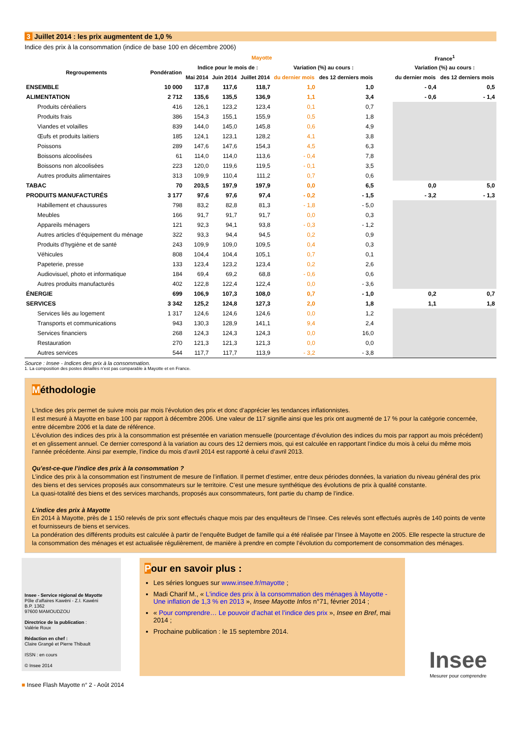3 Juillet 2014 : les prix augmentent de 1,0 %
Indice des prix à la consommation (indice de base 100 en décembre 2006)
| | Mayotte | | | | | | | France<sup>1</sup> | |
| --- | --- | --- | --- | --- | --- | --- | --- | --- | --- |
| Regroupements | Pondération | Indice pour le mois de : | | | Variation (%) au cours : | | | Variation (%) au cours : | |
| | | Mai 2014 | Juin 2014 | Juillet 2014 | du dernier mois | des 12 derniers mois | | du dernier mois | des 12 derniers mois |
| ENSEMBLE | 10 000 | 117,8 | 117,6 | 118,7 | 1,0 | 1,0 | | - 0,4 | 0,5 |
| ALIMENTATION | 2 712 | 135,6 | 135,5 | 136,9 | 1,1 | 3,4 | | - 0,6 | - 1,4 |
| Produits céréaliers | 416 | 126,1 | 123,2 | 123,4 | 0,1 | 0,7 | | | |
| Produits frais | 386 | 154,3 | 155,1 | 155,9 | 0,5 | 1,8 | | | |
| Viandes et volailles | 839 | 144,0 | 145,0 | 145,8 | 0,6 | 4,9 | | | |
| Œufs et produits laitiers | 185 | 124,1 | 123,1 | 128,2 | 4,1 | 3,8 | | | |
| Poissons | 289 | 147,6 | 147,6 | 154,3 | 4,5 | 6,3 | | | |
| Boissons alcoolisées | 61 | 114,0 | 114,0 | 113,6 | - 0,4 | 7,8 | | | |
| Boissons non alcoolisées | 223 | 120,0 | 119,6 | 119,5 | - 0,1 | 3,5 | | | |
| Autres produits alimentaires | 313 | 109,9 | 110,4 | 111,2 | 0,7 | 0,6 | | | |
| TABAC | 70 | 203,5 | 197,9 | 197,9 | 0,0 | 6,5 | | 0,0 | 5,0 |
| PRODUITS MANUFACTURÉS | 3 177 | 97,6 | 97,6 | 97,4 | - 0,2 | - 1,5 | | - 3,2 | - 1,3 |
| Habillement et chaussures | 798 | 83,2 | 82,8 | 81,3 | - 1,8 | - 5,0 | | | |
| Meubles | 166 | 91,7 | 91,7 | 91,7 | 0,0 | 0,3 | | | |
| Appareils ménagers | 121 | 92,3 | 94,1 | 93,8 | - 0,3 | - 1,2 | | | |
| Autres articles d’équipement du ménage | 322 | 93,3 | 94,4 | 94,5 | 0,2 | 0,9 | | | |
| Produits d’hygiène et de santé | 243 | 109,9 | 109,0 | 109,5 | 0,4 | 0,3 | | | |
| Véhicules | 808 | 104,4 | 104,4 | 105,1 | 0,7 | 0,1 | | | |
| Papeterie, presse | 133 | 123,4 | 123,2 | 123,4 | 0,2 | 2,6 | | | |
| Audiovisuel, photo et informatique | 184 | 69,4 | 69,2 | 68,8 | - 0,6 | 0,6 | | | |
| Autres produits manufacturés | 402 | 122,8 | 122,4 | 122,4 | 0,0 | - 3,6 | | | |
| ÉNERGIE | 699 | 106,9 | 107,3 | 108,0 | 0,7 | - 1,0 | | 0,2 | 0,7 |
| SERVICES | 3 342 | 125,2 | 124,8 | 127,3 | 2,0 | 1,8 | | 1,1 | 1,8 |
| Services liés au logement | 1 317 | 124,6 | 124,6 | 124,6 | 0,0 | 1,2 | | | |
| Transports et communications | 943 | 130,3 | 128,9 | 141,1 | 9,4 | 2,4 | | | |
| Services financiers | 268 | 124,3 | 124,3 | 124,3 | 0,0 | 16,0 | | | |
| Restauration | 270 | 121,3 | 121,3 | 121,3 | 0,0 | 0,0 | | | |
| Autres services | 544 | 117,7 | 117,7 | 113,9 | - 3,2 | - 3,8 | | | |
Source : Insee - Indices des prix à la consommation.
1. La composition des postes détaillés n’est pas comparable à Mayotte et en France.
Méthodologie
L'Indice des prix permet de suivre mois par mois l’évolution des prix et donc d’apprécier les tendances inflationnistes.
Il est mesuré à Mayotte en base 100 par rapport à décembre 2006. Une valeur de 117 signifie ainsi que les prix ont augmenté de 17 % pour la catégorie concernée, entre décembre 2006 et la date de référence.
L’évolution des indices des prix à la consommation est présentée en variation mensuelle (pourcentage d’évolution des indices du mois par rapport au mois précédent) et en glissement annuel. Ce dernier correspond à la variation au cours des 12 derniers mois, qui est calculée en rapportant l’indice du mois à celui du même mois l’année précédente. Ainsi par exemple, l’indice du mois d’avril 2014 est rapporté à celui d’avril 2013.
Qu’est-ce-que l’indice des prix à la consommation ?
L’indice des prix à la consommation est l’instrument de mesure de l’inflation. Il permet d’estimer, entre deux périodes données, la variation du niveau général des prix des biens et des services proposés aux consommateurs sur le territoire. C’est une mesure synthétique des évolutions de prix à qualité constante.
La quasi-totalité des biens et des services marchands, proposés aux consommateurs, font partie du champ de l’indice.
L’indice des prix à Mayotte
En 2014 à Mayotte, près de 1 150 relevés de prix sont effectués chaque mois par des enquêteurs de l’Insee. Ces relevés sont effectués auprès de 140 points de vente et fournisseurs de biens et services.
La pondération des différents produits est calculée à partir de l’enquête Budget de famille qui a été réalisée par l’Insee à Mayotte en 2005. Elle respecte la structure de la consommation des ménages et est actualisée régulièrement, de manière à prendre en compte l’évolution du comportement de consommation des ménages.
Insee - Service régional de Mayotte
Pôle d’affaires Kawéni - Z.I. Kawéni
B.P. 1362
97600 MAMOUDZOU
Directrice de la publication :
Valérie Roux
Rédaction en chef :
Claire Grangé et Pierre Thibault
ISSN : en cours
© Insee 2014
Pour en savoir plus :
Les séries longues sur www.insee.fr/mayotte ;
Madi Charif M., « L'indice des prix à la consommation des ménages à Mayotte - Une inflation de 1,3 % en 2013 », Insee Mayotte Infos n°71, février 2014 ;
« Pour comprendre… Le pouvoir d’achat et l’indice des prix », Insee en Bref, mai 2014 ;
Prochaine publication : le 15 septembre 2014.
Insee
Mesurer pour comprendre
■ Insee Flash Mayotte n° 2 - Août 2014